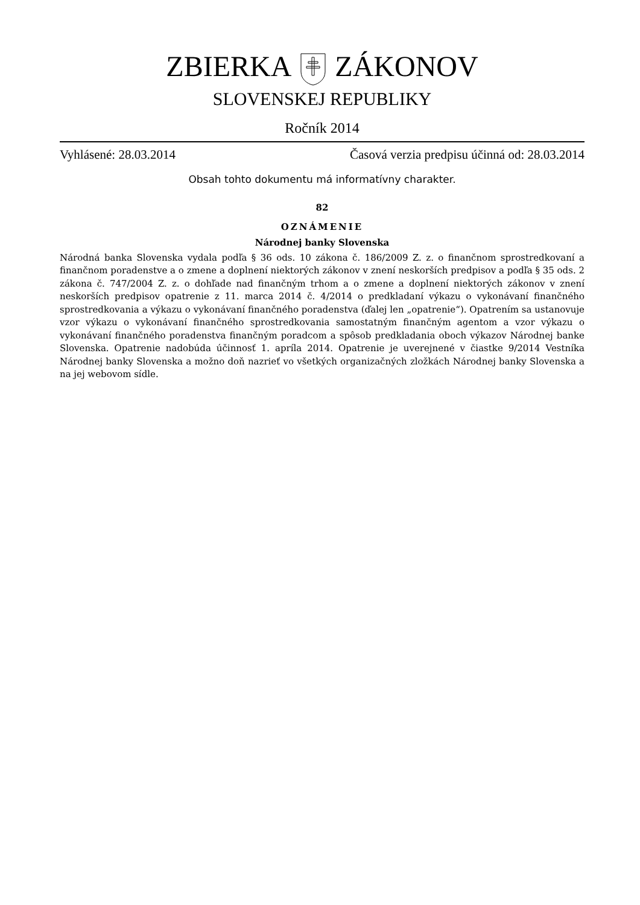ZBIERKAZÁKONOV
SLOVENSKEJ REPUBLIKY
Ročník 2014
Vyhlásené: 28.03.2014 Časová verzia predpisu účinná od: 28.03.2014
Obsah tohto dokumentu má informatívny charakter.
82
OZNÁMENIE
Národnej banky Slovenska
Národná banka Slovenska vydala podľa § 36 ods. 10 zákona č. 186/2009 Z. z. o finančnom sprostredkovaní a finančnom poradenstve a o zmene a doplnení niektorých zákonov v znení neskorších predpisov a podľa § 35 ods. 2 zákona č. 747/2004 Z. z. o dohľade nad finančným trhom a o zmene a doplnení niektorých zákonov v znení neskorších predpisov opatrenie z 11. marca 2014 č. 4/2014 o predkladaní výkazu o vykonávaní finančného sprostredkovania a výkazu o vykonávaní finančného poradenstva (ďalej len „opatrenie“). Opatrením sa ustanovuje vzor výkazu o vykonávaní finančného sprostredkovania samostatným finančným agentom a vzor výkazu o vykonávaní finančného poradenstva finančným poradcom a spôsob predkladania oboch výkazov Národnej banke Slovenska. Opatrenie nadobúda účinnosť 1. apríla 2014. Opatrenie je uverejnené v čiastke 9/2014 Vestníka Národnej banky Slovenska a možno doň nazrieť vo všetkých organizačných zložkách Národnej banky Slovenska a na jej webovom sídle.